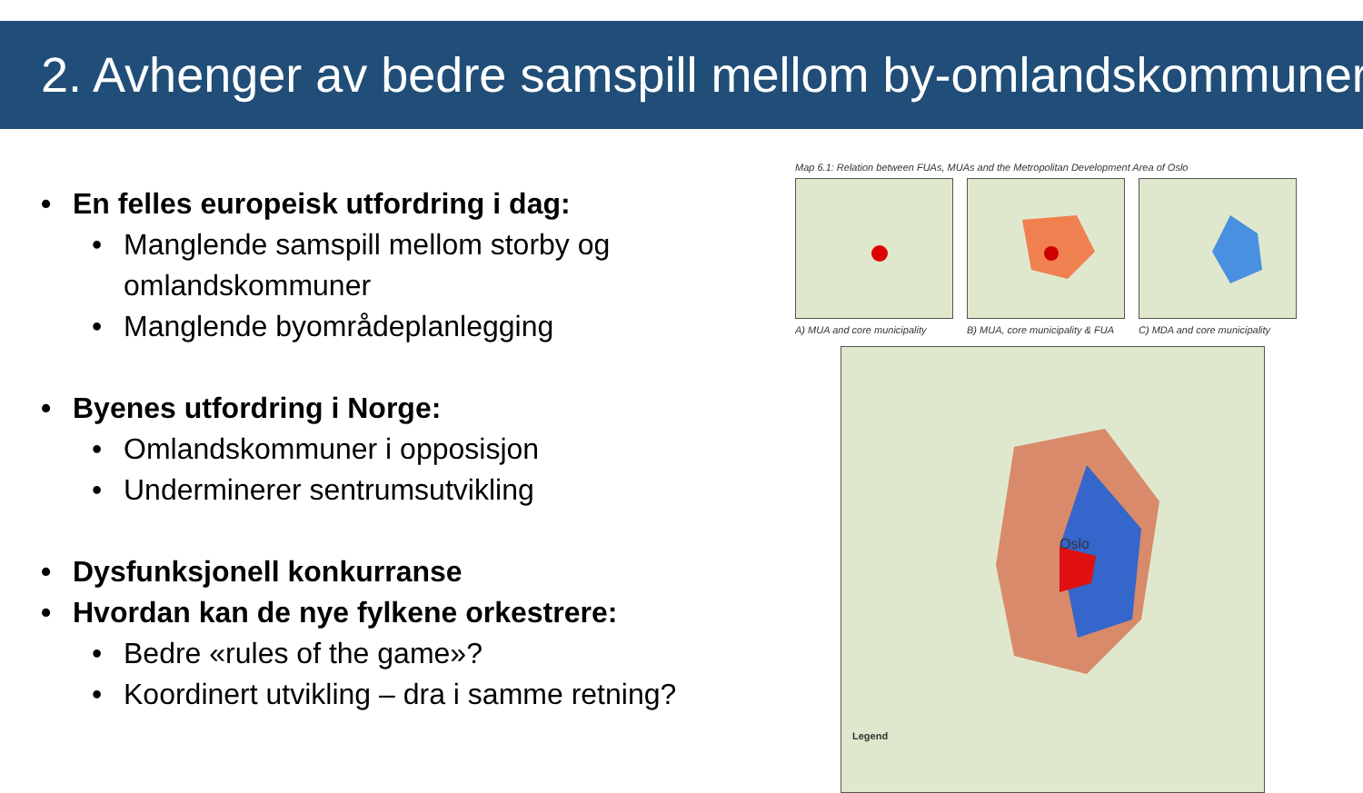2. Avhenger av bedre samspill mellom by-omlandskommuner
• En felles europeisk utfordring i dag:
• Manglende samspill mellom storby og omlandskommuner
• Manglende byområdeplanlegging
• Byenes utfordring i Norge:
• Omlandskommuner i opposisjon
• Underminerer sentrumsutvikling
• Dysfunksjonell konkurranse
• Hvordan kan de nye fylkene orkestrere:
• Bedre «rules of the game»?
• Koordinert utvikling – dra i samme retning?
Map 6.1: Relation between FUAs, MUAs and the Metropolitan Development Area of Oslo
A) MUA and core municipality
B) MUA, core municipality & FUA
C) MDA and core municipality
Oslo
Legend